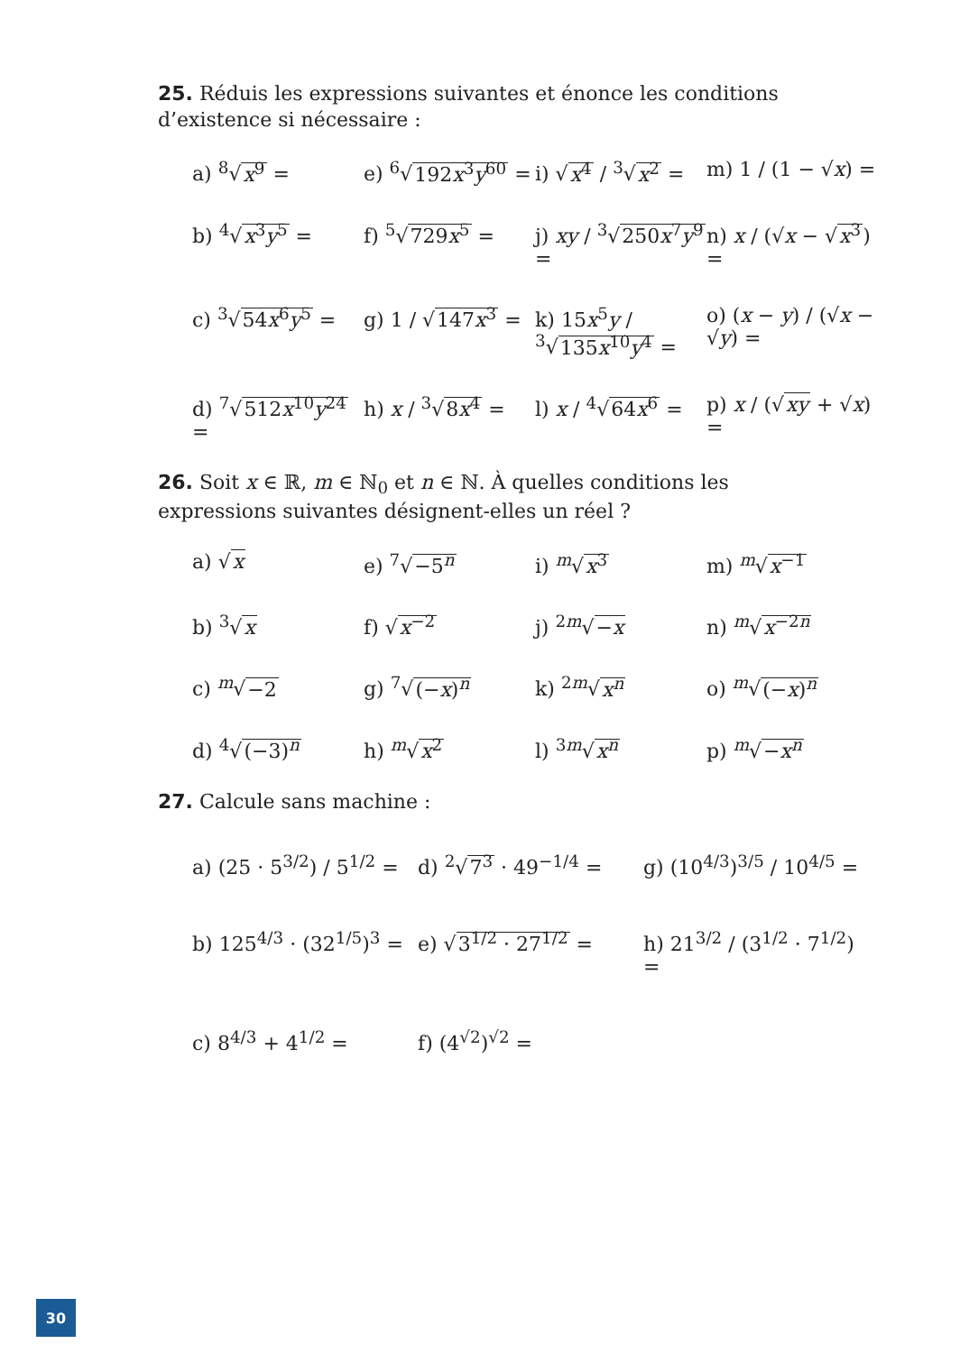25. Réduis les expressions suivantes et énonce les conditions d’existence si nécessaire :
a) <sup>8</sup>√x<sup>9</sup> =
e) <sup>6</sup>√192x<sup>3</sup>y<sup>60</sup> =
i) √x<sup>4</sup> / <sup>3</sup>√x<sup>2</sup> =
m) 1 / (1 − √x) =
b) <sup>4</sup>√x<sup>3</sup>y<sup>5</sup> =
f) <sup>5</sup>√729x<sup>5</sup> =
j) xy / <sup>3</sup>√250x<sup>7</sup>y<sup>9</sup> =
n) x / (√x − √x<sup>3</sup>) =
c) <sup>3</sup>√54x<sup>6</sup>y<sup>5</sup> =
g) 1 / √147x<sup>3</sup> =
k) 15x<sup>5</sup>y / <sup>3</sup>√135x<sup>10</sup>y<sup>4</sup> =
o) (x − y) / (√x − √y) =
d) <sup>7</sup>√512x<sup>10</sup>y<sup>24</sup> =
h) x / <sup>3</sup>√8x<sup>4</sup> =
l) x / <sup>4</sup>√64x<sup>6</sup> =
p) x / (√xy + √x) =
26. Soit x ∈ ℝ, m ∈ ℕ<sub>0</sub> et n ∈ ℕ. À quelles conditions les expressions suivantes désignent-elles un réel ?
a) √x
e) <sup>7</sup>√−5<sup>n</sup>
i) <sup>m</sup>√x<sup>3</sup>
m) <sup>m</sup>√x<sup>−1</sup>
b) <sup>3</sup>√x
f) √x<sup>−2</sup>
j) <sup>2m</sup>√−x
n) <sup>m</sup>√x<sup>−2n</sup>
c) <sup>m</sup>√−2
g) <sup>7</sup>√(−x)<sup>n</sup>
k) <sup>2m</sup>√x<sup>n</sup>
o) <sup>m</sup>√(−x)<sup>n</sup>
d) <sup>4</sup>√(−3)<sup>n</sup>
h) <sup>m</sup>√x<sup>2</sup>
l) <sup>3m</sup>√x<sup>n</sup>
p) <sup>m</sup>√−x<sup>n</sup>
27. Calcule sans machine :
a) (25 · 5<sup>3/2</sup>) / 5<sup>1/2</sup> =
d) <sup>2</sup>√7<sup>3</sup> · 49<sup>−1/4</sup> =
g) (10<sup>4/3</sup>)<sup>3/5</sup> / 10<sup>4/5</sup> =
b) 125<sup>4/3</sup> · (32<sup>1/5</sup>)<sup>3</sup> =
e) √3<sup>1/2</sup> · 27<sup>1/2</sup> =
h) 21<sup>3/2</sup> / (3<sup>1/2</sup> · 7<sup>1/2</sup>) =
c) 8<sup>4/3</sup> + 4<sup>1/2</sup> =
f) (4<sup>√2</sup>)<sup>√2</sup> =
30